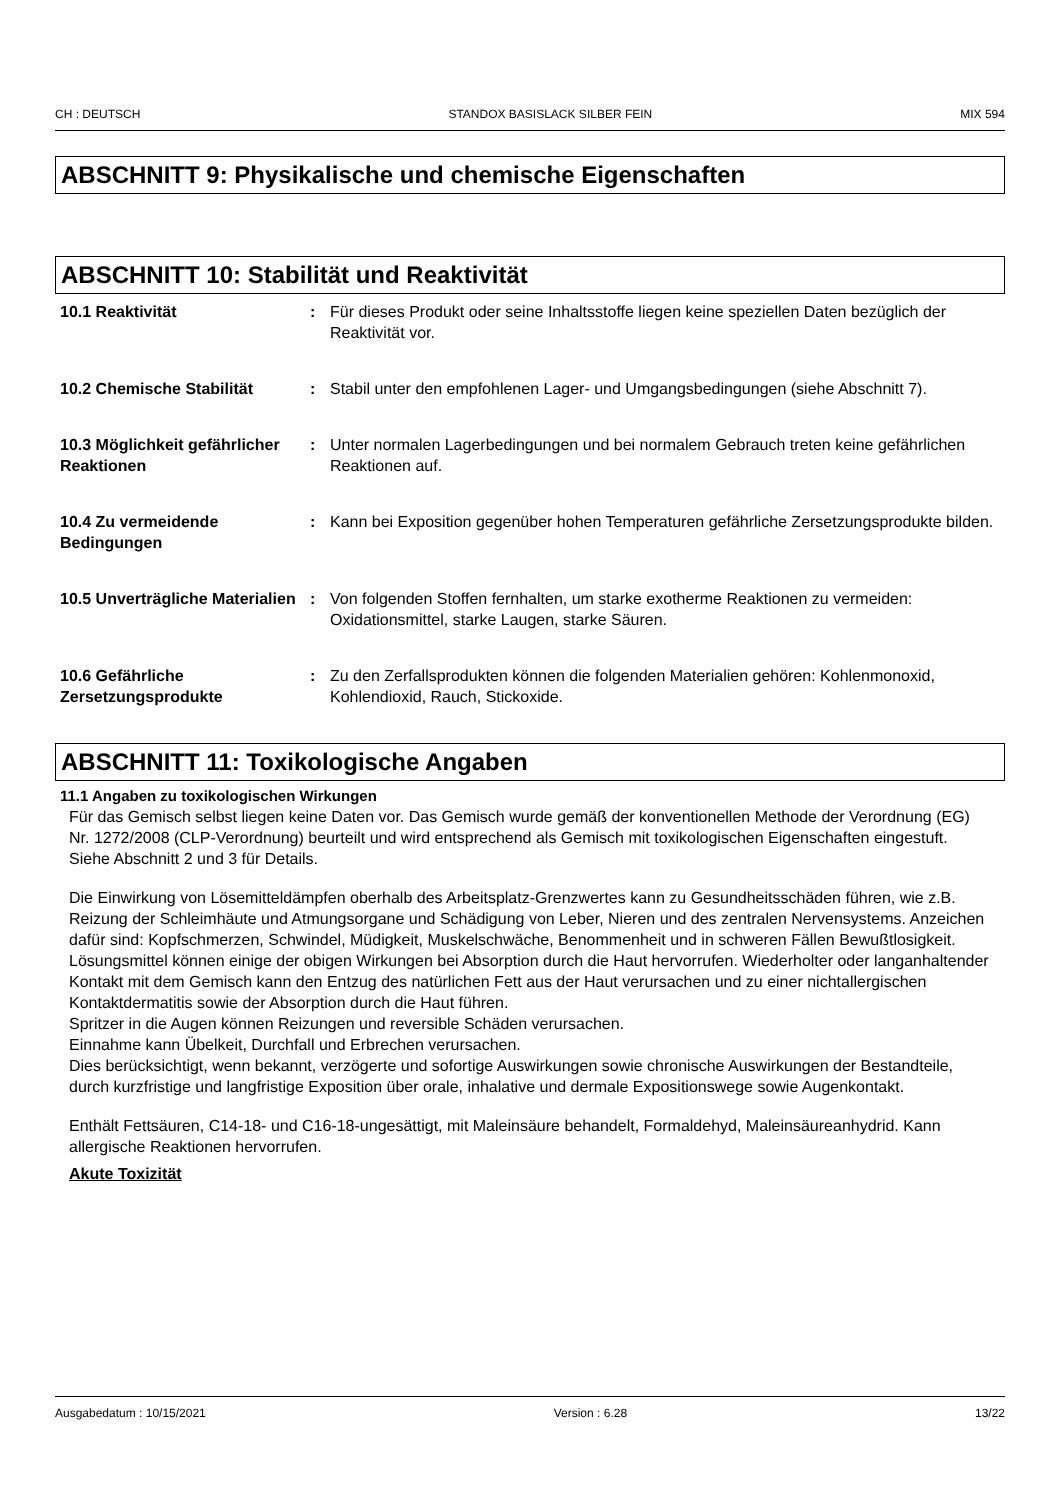CH : DEUTSCH STANDOX BASISLACK SILBER FEIN MIX 594
ABSCHNITT 9: Physikalische und chemische Eigenschaften
ABSCHNITT 10: Stabilität und Reaktivität
| 10.1 Reaktivität | : | Für dieses Produkt oder seine Inhaltsstoffe liegen keine speziellen Daten bezüglich der Reaktivität vor. |
| 10.2 Chemische Stabilität | : | Stabil unter den empfohlenen Lager- und Umgangsbedingungen (siehe Abschnitt 7). |
| 10.3 Möglichkeit gefährlicher Reaktionen | : | Unter normalen Lagerbedingungen und bei normalem Gebrauch treten keine gefährlichen Reaktionen auf. |
| 10.4 Zu vermeidende Bedingungen | : | Kann bei Exposition gegenüber hohen Temperaturen gefährliche Zersetzungsprodukte bilden. |
| 10.5 Unverträgliche Materialien | : | Von folgenden Stoffen fernhalten, um starke exotherme Reaktionen zu vermeiden: Oxidationsmittel, starke Laugen, starke Säuren. |
| 10.6 Gefährliche Zersetzungsprodukte | : | Zu den Zerfallsprodukten können die folgenden Materialien gehören: Kohlenmonoxid, Kohlendioxid, Rauch, Stickoxide. |
ABSCHNITT 11: Toxikologische Angaben
11.1 Angaben zu toxikologischen Wirkungen
Für das Gemisch selbst liegen keine Daten vor. Das Gemisch wurde gemäß der konventionellen Methode der Verordnung (EG) Nr. 1272/2008 (CLP-Verordnung) beurteilt und wird entsprechend als Gemisch mit toxikologischen Eigenschaften eingestuft. Siehe Abschnitt 2 und 3 für Details.
Die Einwirkung von Lösemitteldämpfen oberhalb des Arbeitsplatz-Grenzwertes kann zu Gesundheitsschäden führen, wie z.B. Reizung der Schleimhäute und Atmungsorgane und Schädigung von Leber, Nieren und des zentralen Nervensystems. Anzeichen dafür sind: Kopfschmerzen, Schwindel, Müdigkeit, Muskelschwäche, Benommenheit und in schweren Fällen Bewußtlosigkeit.
Lösungsmittel können einige der obigen Wirkungen bei Absorption durch die Haut hervorrufen. Wiederholter oder langanhaltender Kontakt mit dem Gemisch kann den Entzug des natürlichen Fett aus der Haut verursachen und zu einer nichtallergischen Kontaktdermatitis sowie der Absorption durch die Haut führen.
Spritzer in die Augen können Reizungen und reversible Schäden verursachen.
Einnahme kann Übelkeit, Durchfall und Erbrechen verursachen.
Dies berücksichtigt, wenn bekannt, verzögerte und sofortige Auswirkungen sowie chronische Auswirkungen der Bestandteile, durch kurzfristige und langfristige Exposition über orale, inhalative und dermale Expositionswege sowie Augenkontakt.
Enthält Fettsäuren, C14-18- und C16-18-ungesättigt, mit Maleinsäure behandelt, Formaldehyd, Maleinsäureanhydrid. Kann allergische Reaktionen hervorrufen.
Akute Toxizität
Ausgabedatum : 10/15/2021 Version : 6.28 13/22